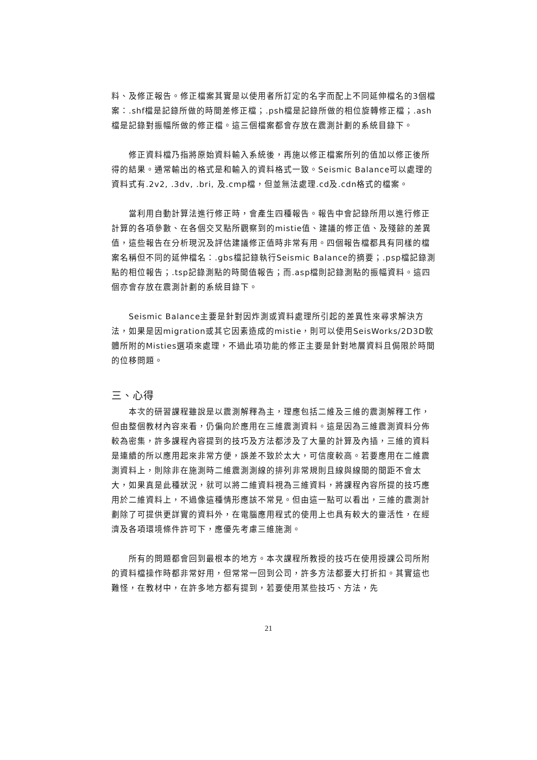料、及修正報告。修正檔案其實是以使用者所訂定的名字而配上不同延伸檔名的3個檔案：.shf檔是記錄所做的時間差修正檔；.psh檔是記錄所做的相位旋轉修正檔；.ash檔是記錄對振幅所做的修正檔。這三個檔案都會存放在震測計劃的系統目錄下。
修正資料檔乃指將原始資料輸入系統後，再施以修正檔案所列的值加以修正後所得的結果。通常輸出的格式是和輸入的資料格式一致。Seismic Balance可以處理的資料式有.2v2, .3dv, .bri, 及.cmp檔，但並無法處理.cd及.cdn格式的檔案。
當利用自動計算法進行修正時，會產生四種報告。報告中會記錄所用以進行修正計算的各項參數、在各個交叉點所觀察到的mistie值、建議的修正值、及殘餘的差異值，這些報告在分析現況及評估建議修正值時非常有用。四個報告檔都具有同樣的檔案名稱但不同的延伸檔名：.gbs檔記錄執行Seismic Balance的摘要；.psp檔記錄測點的相位報告；.tsp記錄測點的時間值報告；而.asp檔則記錄測點的振幅資料。這四個亦會存放在震測計劃的系統目錄下。
Seismic Balance主要是針對因炸測或資料處理所引起的差異性來尋求解決方法，如果是因migration或其它因素造成的mistie，則可以使用SeisWorks/2D3D軟體所附的Misties選項來處理，不過此項功能的修正主要是針對地層資料且侷限於時間的位移問題。
三、心得
本次的研習課程雖說是以震測解釋為主，理應包括二維及三維的震測解釋工作，但由整個教材內容來看，仍偏向於應用在三維震測資料。這是因為三維震測資料分佈較為密集，許多課程內容提到的技巧及方法都涉及了大量的計算及內插，三維的資料是連續的所以應用起來非常方便，誤差不致於太大，可信度較高。若要應用在二維震測資料上，則除非在施測時二維震測測線的排列非常規則且線與線間的間距不會太大，如果真是此種狀況，就可以將二維資料視為三維資料，將課程內容所提的技巧應用於二維資料上，不過像這種情形應該不常見。但由這一點可以看出，三維的震測計劃除了可提供更詳實的資料外，在電腦應用程式的使用上也具有較大的靈活性，在經濟及各項環境條件許可下，應優先考慮三維施測。
所有的問題都會回到最根本的地方。本次課程所教授的技巧在使用授課公司所附的資料檔操作時都非常好用，但常常一回到公司，許多方法都要大打折扣。其實這也難怪，在教材中，在許多地方都有提到，若要使用某些技巧、方法，先
21